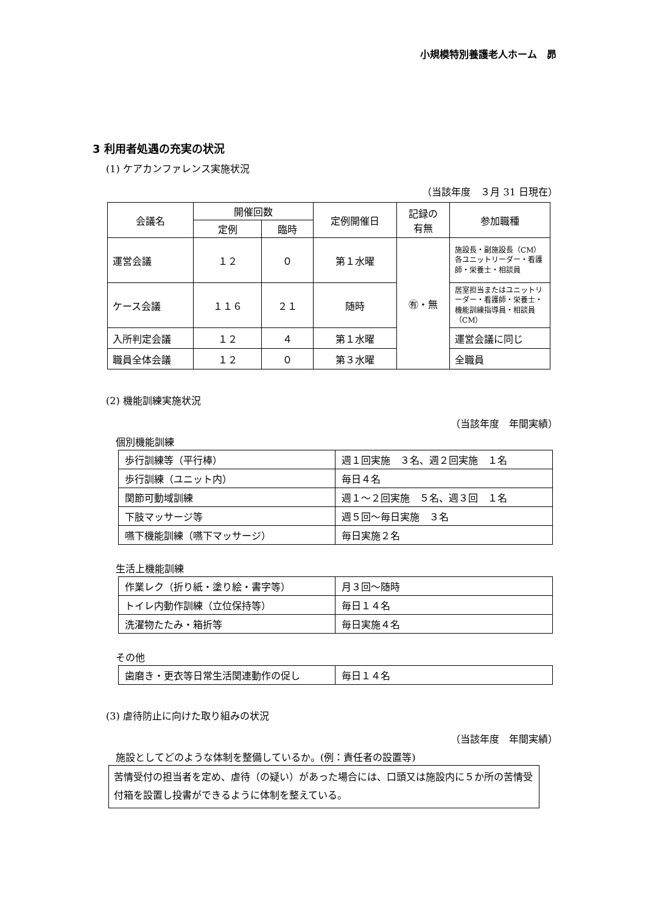小規模特別養護老人ホーム　昴
3 利用者処遇の充実の状況
(1) ケアカンファレンス実施状況
（当該年度　３月 31 日現在）
| 会議名 | 開催回数 | | 定例開催日 | 記録の 有無 | 参加職種 |
| --- | --- | --- | --- | --- | --- |
| | 定例 | 臨時 | | | |
| 運営会議 | １２ | ０ | 第１水曜 | ㊒・無 | 施設長・副施設長（CM）各ユニットリーダー・看護師・栄養士・相談員 |
| ケース会議 | １１６ | ２１ | 随時 | | 居室担当またはユニットリーダー・看護師・栄養士・機能訓練指導員・相談員（CM） |
| 入所判定会議 | １２ | ４ | 第１水曜 | | 運営会議に同じ |
| 職員全体会議 | １２ | ０ | 第３水曜 | | 全職員 |
(2) 機能訓練実施状況
（当該年度　年間実績）
個別機能訓練
| 歩行訓練等（平行棒） | 週１回実施 ３名、週２回実施 １名 |
| 歩行訓練（ユニット内） | 毎日４名 |
| 関節可動域訓練 | 週１～２回実施 ５名、週３回 １名 |
| 下肢マッサージ等 | 週５回～毎日実施 ３名 |
| 嚥下機能訓練（嚥下マッサージ） | 毎日実施２名 |
生活上機能訓練
| 作業レク（折り紙・塗り絵・書字等） | 月３回～随時 |
| トイレ内動作訓練（立位保持等） | 毎日１４名 |
| 洗濯物たたみ・箱折等 | 毎日実施４名 |
その他
| 歯磨き・更衣等日常生活関連動作の促し | 毎日１４名 |
(3) 虐待防止に向けた取り組みの状況
（当該年度　年間実績）
施設としてどのような体制を整備しているか。(例：責任者の設置等)
苦情受付の担当者を定め、虐待（の疑い）があった場合には、口頭又は施設内に５か所の苦情受付箱を設置し投書ができるように体制を整えている。